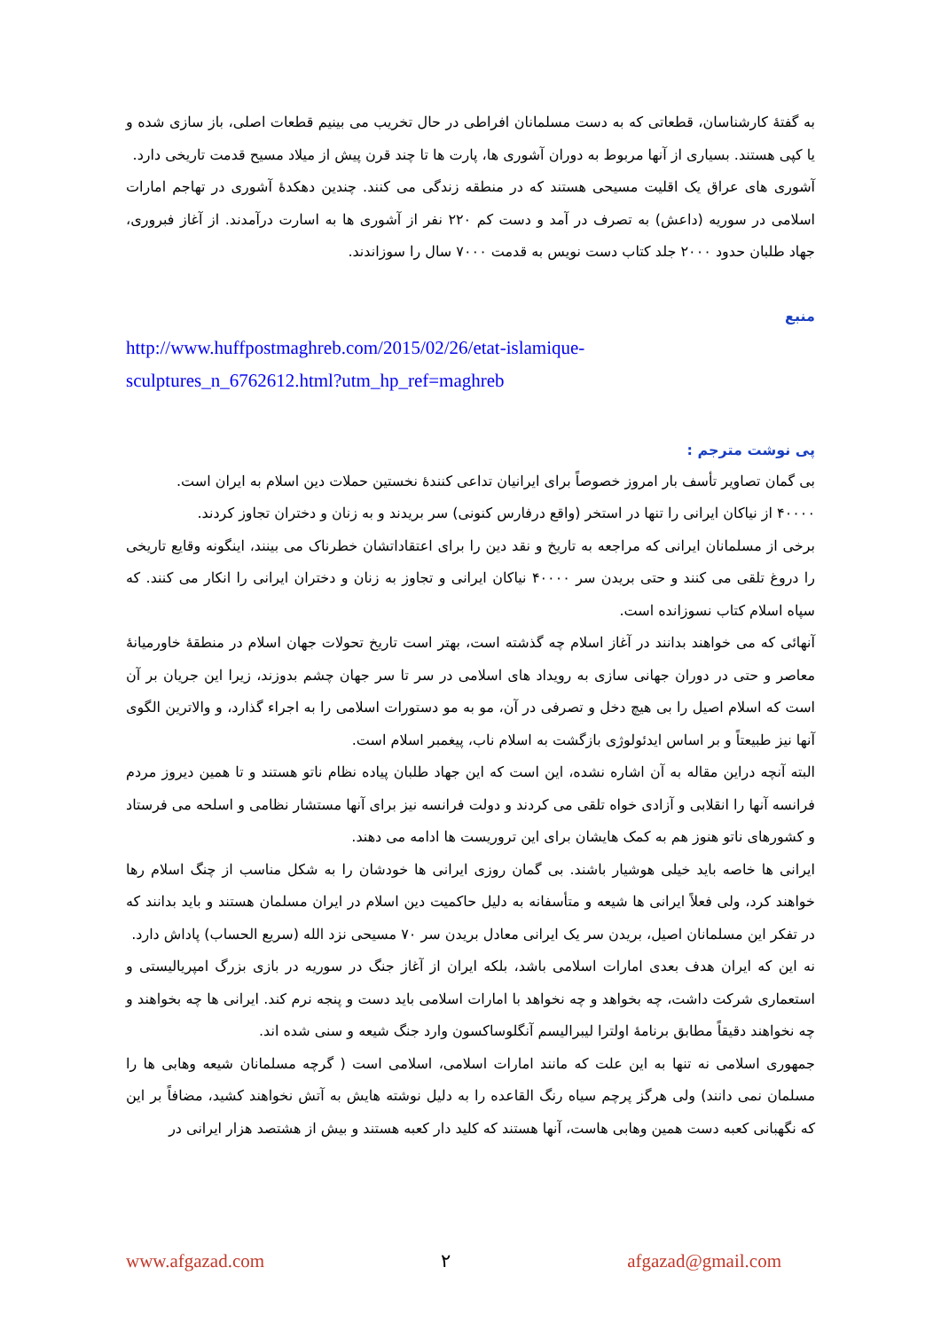به گفتهٔ کارشناسان، قطعاتی که به دست مسلمانان افراطی در حال تخریب می بینیم قطعات اصلی، باز سازی شده و یا کپی هستند. بسیاری از آنها مربوط به دوران آشوری ها، پارت ها تا چند قرن پیش از میلاد مسیح قدمت تاریخی دارد.
آشوری های عراق یک اقلیت مسیحی هستند که در منطقه زندگی می کنند. چندین دهکدهٔ آشوری در تهاجم امارات اسلامی در سوریه (داعش) به تصرف در آمد و دست کم ۲۲۰ نفر از آشوری ها به اسارت درآمدند. از آغاز فبروری، جهاد طلبان حدود ۲۰۰۰ جلد کتاب دست نویس به قدمت ۷۰۰۰ سال را سوزاندند.
منبع
http://www.huffpostmaghreb.com/2015/02/26/etat-islamique-
sculptures_n_6762612.html?utm_hp_ref=maghreb
پی نوشت مترجم :
بی گمان تصاویر تأسف بار امروز خصوصاً برای ایرانیان تداعی کنندهٔ نخستین حملات دین اسلام به ایران است.
۴۰۰۰۰ از نیاکان ایرانی را تنها در استخر (واقع درفارس کنونی) سر بریدند و به زنان و دختران تجاوز کردند.
برخی از مسلمانان ایرانی که مراجعه به تاریخ و نقد دین را برای اعتقاداتشان خطرناک می بینند، اینگونه وقایع تاریخی را دروغ تلقی می کنند و حتی بریدن سر ۴۰۰۰۰ نیاکان ایرانی و تجاوز به زنان و دختران ایرانی را انکار می کنند. که سپاه اسلام کتاب نسوزانده است.
آنهائی که می خواهند بدانند در آغاز اسلام چه گذشته است، بهتر است تاریخ تحولات جهان اسلام در منطقهٔ خاورمیانهٔ معاصر و حتی در دوران جهانی سازی به رویداد های اسلامی در سر تا سر جهان چشم بدوزند، زیرا این جریان بر آن است که اسلام اصیل را بی هیچ دخل و تصرفی در آن، مو به مو دستورات اسلامی را به اجراء گذارد، و والاترین الگوی آنها نیز طبیعتاً و بر اساس ایدئولوژی بازگشت به اسلام ناب، پیغمبر اسلام است.
البته آنچه دراین مقاله به آن اشاره نشده، این است که این جهاد طلبان پیاده نظام ناتو هستند و تا همین دیروز مردم فرانسه آنها را انقلابی و آزادی خواه تلقی می کردند و دولت فرانسه نیز برای آنها مستشار نظامی و اسلحه می فرستاد و کشورهای ناتو هنوز هم به کمک هایشان برای این تروریست ها ادامه می دهند.
ایرانی ها خاصه باید خیلی هوشیار باشند. بی گمان روزی ایرانی ها خودشان را به شکل مناسب از چنگ اسلام رها خواهند کرد، ولی فعلاً ایرانی ها شیعه و متأسفانه به دلیل حاکمیت دین اسلام در ایران مسلمان هستند و باید بدانند که در تفکر این مسلمانان اصیل، بریدن سر یک ایرانی معادل بریدن سر ۷۰ مسیحی نزد الله (سریع الحساب) پاداش دارد.
نه این که ایران هدف بعدی امارات اسلامی باشد، بلکه ایران از آغاز جنگ در سوریه در بازی بزرگ امپریالیستی و استعماری شرکت داشت، چه بخواهد و چه نخواهد با امارات اسلامی باید دست و پنجه نرم کند. ایرانی ها چه بخواهند و چه نخواهند دقیقاً مطابق برنامهٔ اولترا لیبرالیسم آنگلوساکسون وارد جنگ شیعه و سنی شده اند.
جمهوری اسلامی نه تنها به این علت که مانند امارات اسلامی، اسلامی است ( گرچه مسلمانان شیعه وهابی ها را مسلمان نمی دانند) ولی هرگز پرچم سیاه رنگ القاعده را به دلیل نوشته هایش به آتش نخواهند کشید، مضافاً بر این که نگهبانی کعبه دست همین وهابی هاست، آنها هستند که کلید دار کعبه هستند و بیش از هشتصد هزار ایرانی در
www.afgazad.com ۲ afgazad@gmail.com